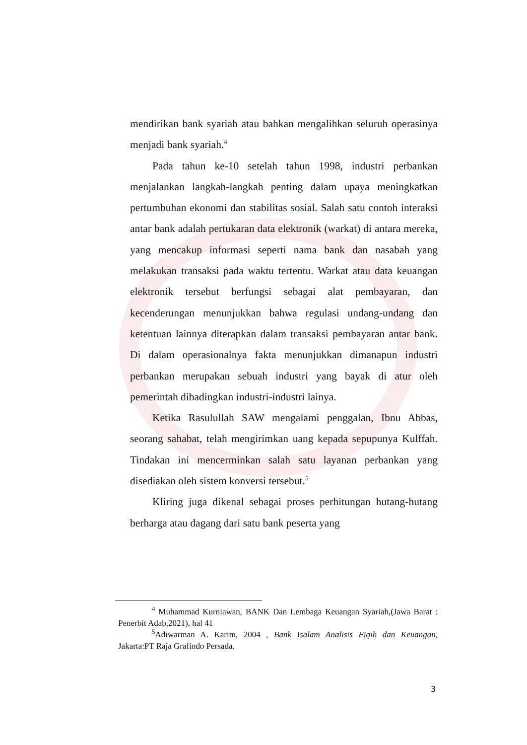mendirikan bank syariah atau bahkan mengalihkan seluruh operasinya menjadi bank syariah.<sup>4</sup>
Pada tahun ke-10 setelah tahun 1998, industri perbankan menjalankan langkah-langkah penting dalam upaya meningkatkan pertumbuhan ekonomi dan stabilitas sosial. Salah satu contoh interaksi antar bank adalah pertukaran data elektronik (warkat) di antara mereka, yang mencakup informasi seperti nama bank dan nasabah yang melakukan transaksi pada waktu tertentu. Warkat atau data keuangan elektronik tersebut berfungsi sebagai alat pembayaran, dan kecenderungan menunjukkan bahwa regulasi undang-undang dan ketentuan lainnya diterapkan dalam transaksi pembayaran antar bank. Di dalam operasionalnya fakta menunjukkan dimanapun industri perbankan merupakan sebuah industri yang bayak di atur oleh pemerintah dibadingkan industri-industri lainya.
Ketika Rasulullah SAW mengalami penggalan, Ibnu Abbas, seorang sahabat, telah mengirimkan uang kepada sepupunya Kulffah. Tindakan ini mencerminkan salah satu layanan perbankan yang disediakan oleh sistem konversi tersebut.<sup>5</sup>
Kliring juga dikenal sebagai proses perhitungan hutang-hutang berharga atau dagang dari satu bank peserta yang
<sup>4</sup> Muhammad Kurniawan, BANK Dan Lembaga Keuangan Syariah,(Jawa Barat : Penerbit Adab,2021), hal 41
<sup>5</sup> Adiwarman A. Karim, 2004 , Bank Isalam Analisis Fiqih dan Keuangan, Jakarta:PT Raja Grafindo Persada.
3